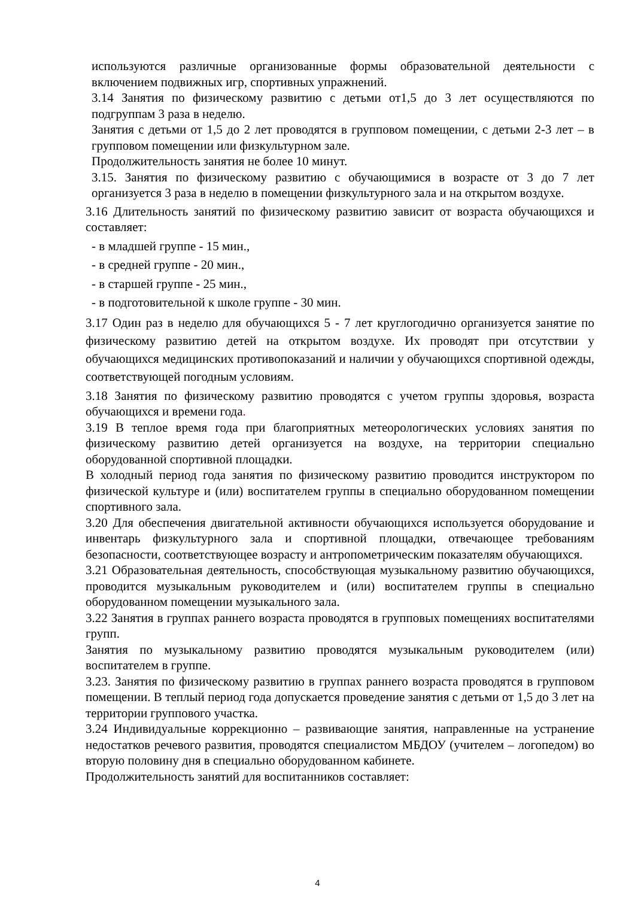используются различные организованные формы образовательной деятельности с включением подвижных игр, спортивных упражнений.
3.14 Занятия по физическому развитию с детьми от1,5 до 3 лет осуществляются по подгруппам 3 раза в неделю.
Занятия с детьми от 1,5 до 2 лет проводятся в групповом помещении, с детьми 2-3 лет – в групповом помещении или физкультурном зале.
Продолжительность занятия не более 10 минут.
3.15. Занятия по физическому развитию с обучающимися в возрасте от 3 до 7 лет организуется 3 раза в неделю в помещении физкультурного зала и на открытом воздухе.
3.16 Длительность занятий по физическому развитию зависит от возраста обучающихся и составляет:
- в младшей группе - 15 мин.,
- в средней группе - 20 мин.,
- в старшей группе - 25 мин.,
- в подготовительной к школе группе - 30 мин.
3.17 Один раз в неделю для обучающихся 5 - 7 лет круглогодично организуется занятие по физическому развитию детей на открытом воздухе. Их проводят при отсутствии у обучающихся медицинских противопоказаний и наличии у обучающихся спортивной одежды, соответствующей погодным условиям.
3.18 Занятия по физическому развитию проводятся с учетом группы здоровья, возраста обучающихся и времени года.
3.19 В теплое время года при благоприятных метеорологических условиях занятия по физическому развитию детей организуется на воздухе, на территории специально оборудованной спортивной площадки.
В холодный период года занятия по физическому развитию проводится инструктором по физической культуре и (или) воспитателем группы в специально оборудованном помещении спортивного зала.
3.20 Для обеспечения двигательной активности обучающихся используется оборудование и инвентарь физкультурного зала и спортивной площадки, отвечающее требованиям безопасности, соответствующее возрасту и антропометрическим показателям обучающихся.
3.21 Образовательная деятельность, способствующая музыкальному развитию обучающихся, проводится музыкальным руководителем и (или) воспитателем группы в специально оборудованном помещении музыкального зала.
3.22 Занятия в группах раннего возраста проводятся в групповых помещениях воспитателями групп.
Занятия по музыкальному развитию проводятся музыкальным руководителем (или) воспитателем в группе.
3.23. Занятия по физическому развитию в группах раннего возраста проводятся в групповом помещении. В теплый период года допускается проведение занятия с детьми от 1,5 до 3 лет на территории группового участка.
3.24 Индивидуальные коррекционно – развивающие занятия, направленные на устранение недостатков речевого развития, проводятся специалистом МБДОУ (учителем – логопедом) во вторую половину дня в специально оборудованном кабинете.
Продолжительность занятий для воспитанников составляет:
4